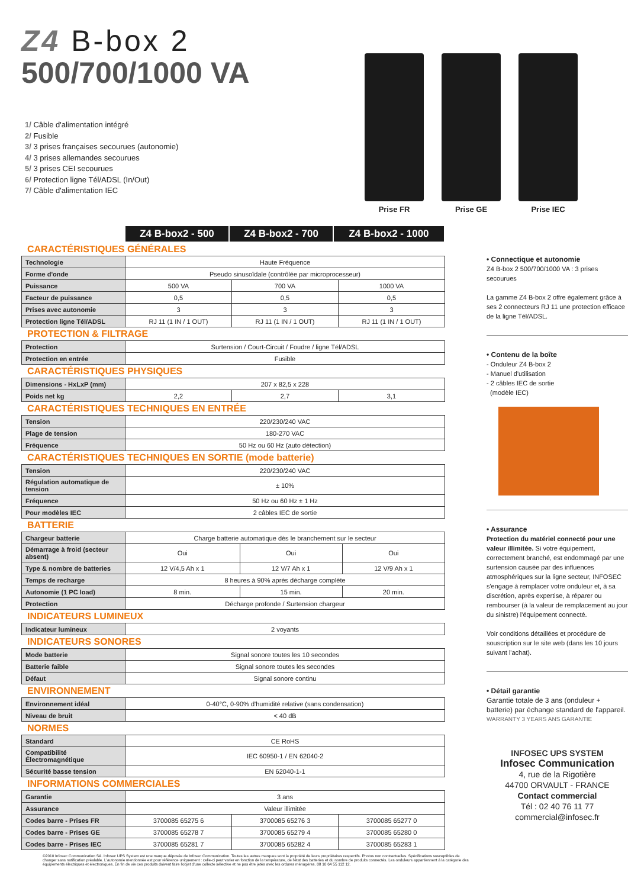Z4 B-box 2
500/700/1000 VA
1/ Câble d'alimentation intégré
2/ Fusible
3/ 3 prises françaises secourues (autonomie)
4/ 3 prises allemandes secourues
5/ 3 prises CEI secourues
6/ Protection ligne Tél/ADSL (In/Out)
7/ Câble d'alimentation IEC
Prise FR Prise GE Prise IEC
| | Z4 B-box2 - 500 | Z4 B-box2 - 700 | Z4 B-box2 - 1000 |
CARACTÉRISTIQUES GÉNÉRALES
| Technologie | Haute Fréquence | | |
| Forme d'onde | Pseudo sinusoïdale (contrôlée par microprocesseur) | | |
| Puissance | 500 VA | 700 VA | 1000 VA |
| Facteur de puissance | 0,5 | 0,5 | 0,5 |
| Prises avec autonomie | 3 | 3 | 3 |
| Protection ligne Tél/ADSL | RJ 11 (1 IN / 1 OUT) | RJ 11 (1 IN / 1 OUT) | RJ 11 (1 IN / 1 OUT) |
PROTECTION & FILTRAGE
| Protection | Surtension / Court-Circuit / Foudre / ligne Tél/ADSL |
| Protection en entrée | Fusible |
CARACTÉRISTIQUES PHYSIQUES
| Dimensions - HxLxP (mm) | 207 x 82,5 x 228 | | |
| Poids net kg | 2,2 | 2,7 | 3,1 |
CARACTÉRISTIQUES TECHNIQUES EN ENTRÉE
| Tension | 220/230/240 VAC |
| Plage de tension | 180-270 VAC |
| Fréquence | 50 Hz ou 60 Hz (auto détection) |
CARACTÉRISTIQUES TECHNIQUES EN SORTIE (mode batterie)
| Tension | 220/230/240 VAC |
| Régulation automatique de tension | ± 10% |
| Fréquence | 50 Hz ou 60 Hz ± 1 Hz |
| Pour modèles IEC | 2 câbles IEC de sortie |
BATTERIE
| Chargeur batterie | Charge batterie automatique dès le branchement sur le secteur | | |
| Démarrage à froid (secteur absent) | Oui | Oui | Oui |
| Type & nombre de batteries | 12 V/4,5 Ah x 1 | 12 V/7 Ah x 1 | 12 V/9 Ah x 1 |
| Temps de recharge | 8 heures à 90% après décharge complète | | |
| Autonomie (1 PC load) | 8 min. | 15 min. | 20 min. |
| Protection | Décharge profonde / Surtension chargeur | | |
INDICATEURS LUMINEUX
| Indicateur lumineux | 2 voyants |
INDICATEURS SONORES
| Mode batterie | Signal sonore toutes les 10 secondes |
| Batterie faible | Signal sonore toutes les secondes |
| Défaut | Signal sonore continu |
ENVIRONNEMENT
| Environnement idéal | 0-40°C, 0-90% d'humidité relative (sans condensation) |
| Niveau de bruit | < 40 dB |
NORMES
| Standard | CE RoHS |
| Compatibilité Électromagnétique | IEC 60950-1 / EN 62040-2 |
| Sécurité basse tension | EN 62040-1-1 |
INFORMATIONS COMMERCIALES
| Garantie | 3 ans | | |
| Assurance | Valeur illimitée | | |
| Codes barre - Prises FR | 3700085 65275 6 | 3700085 65276 3 | 3700085 65277 0 |
| Codes barre - Prises GE | 3700085 65278 7 | 3700085 65279 4 | 3700085 65280 0 |
| Codes barre - Prises IEC | 3700085 65281 7 | 3700085 65282 4 | 3700085 65283 1 |
©2010 Infosec Communication SA. Infosec UPS System est une marque déposée de Infosec Communication. Toutes les autres marques sont la propriété de leurs propriétaires respectifs. Photos non contractuelles. Spécifications susceptibles de changer sans notification préalable. L'autonomie mentionnée est pour référence uniquement : celle-ci peut varier en fonction de la température, de l'état des batteries et du nombre de produits connectés. Les onduleurs appartiennent à la catégorie des équipements électriques et électroniques. En fin de vie ces produits doivent faire l'objet d'une collecte sélective et ne pas être jetés avec les ordures ménagères. 08 10 64 55 112 12.
• Connectique et autonomie
Z4 B-box 2 500/700/1000 VA : 3 prises secourues
La gamme Z4 B-box 2 offre également grâce à ses 2 connecteurs RJ 11 une protection efficace de la ligne Tél/ADSL.
• Contenu de la boîte
- Onduleur Z4 B-box 2
- Manuel d'utilisation
- 2 câbles IEC de sortie
(modèle IEC)
• Assurance
Protection du matériel connecté pour une valeur illimitée. Si votre équipement, correctement branché, est endommagé par une surtension causée par des influences atmosphériques sur la ligne secteur, INFOSEC s'engage à remplacer votre onduleur et, à sa discrétion, après expertise, à réparer ou rembourser (à la valeur de remplacement au jour du sinistre) l'équipement connecté.
Voir conditions détaillées et procédure de souscription sur le site web (dans les 10 jours suivant l'achat).
• Détail garantie
Garantie totale de 3 ans (onduleur + batterie) par échange standard de l'appareil.
WARRANTY 3 YEARS ANS GARANTIE
INFOSEC UPS SYSTEM
Infosec Communication
4, rue de la Rigotière
44700 ORVAULT - FRANCE
Contact commercial
Tél : 02 40 76 11 77
commercial@infosec.fr